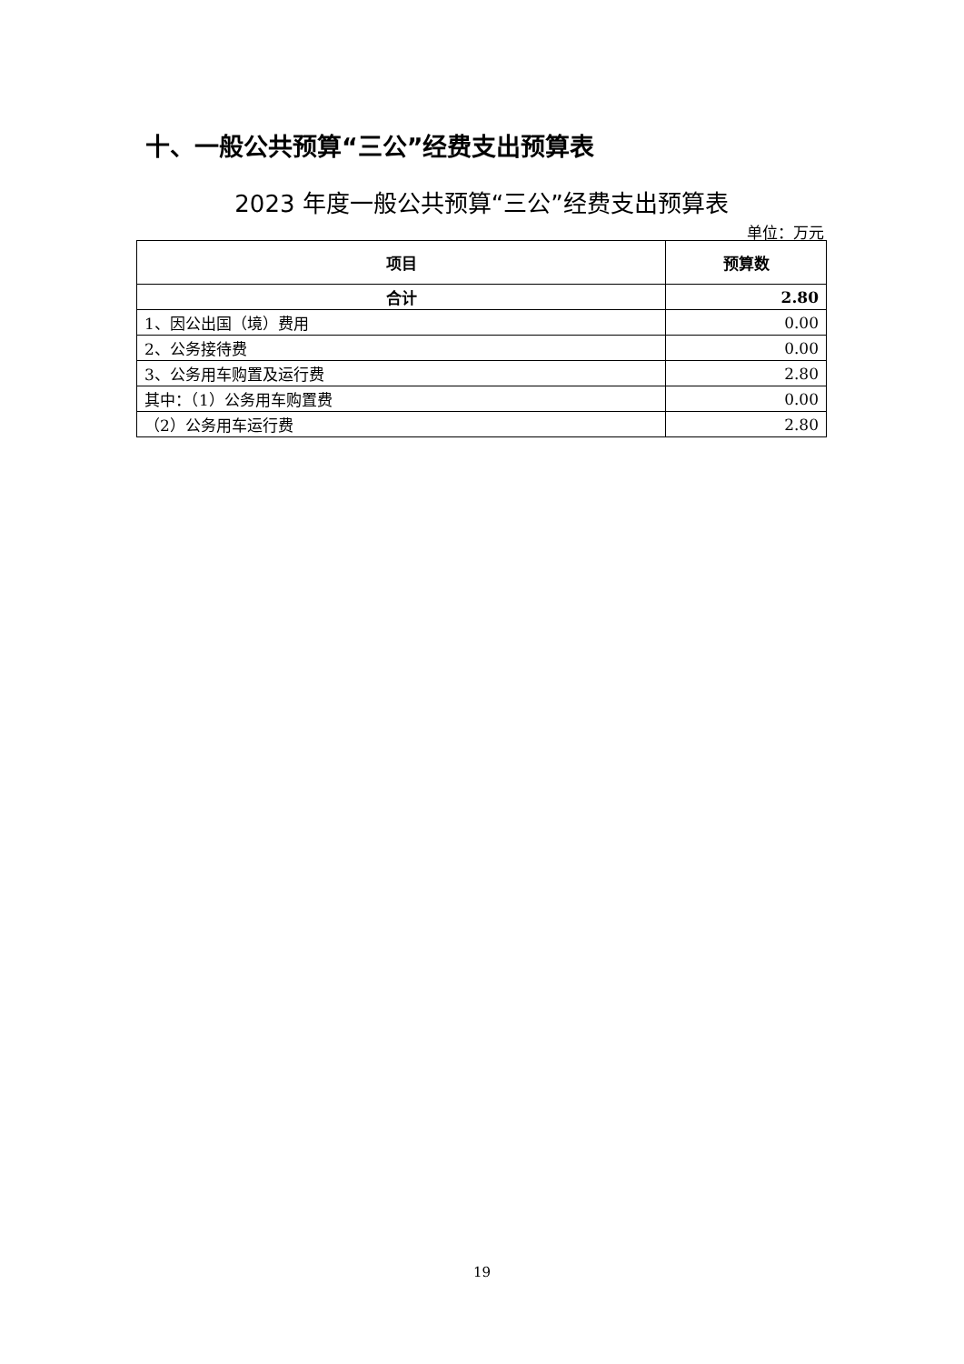十、一般公共预算“三公”经费支出预算表
2023 年度一般公共预算“三公”经费支出预算表
单位：万元
| 项目 | 预算数 |
| --- | --- |
| 合计 | 2.80 |
| 1、因公出国（境）费用 | 0.00 |
| 2、公务接待费 | 0.00 |
| 3、公务用车购置及运行费 | 2.80 |
| 其中：（1）公务用车购置费 | 0.00 |
| （2）公务用车运行费 | 2.80 |
19